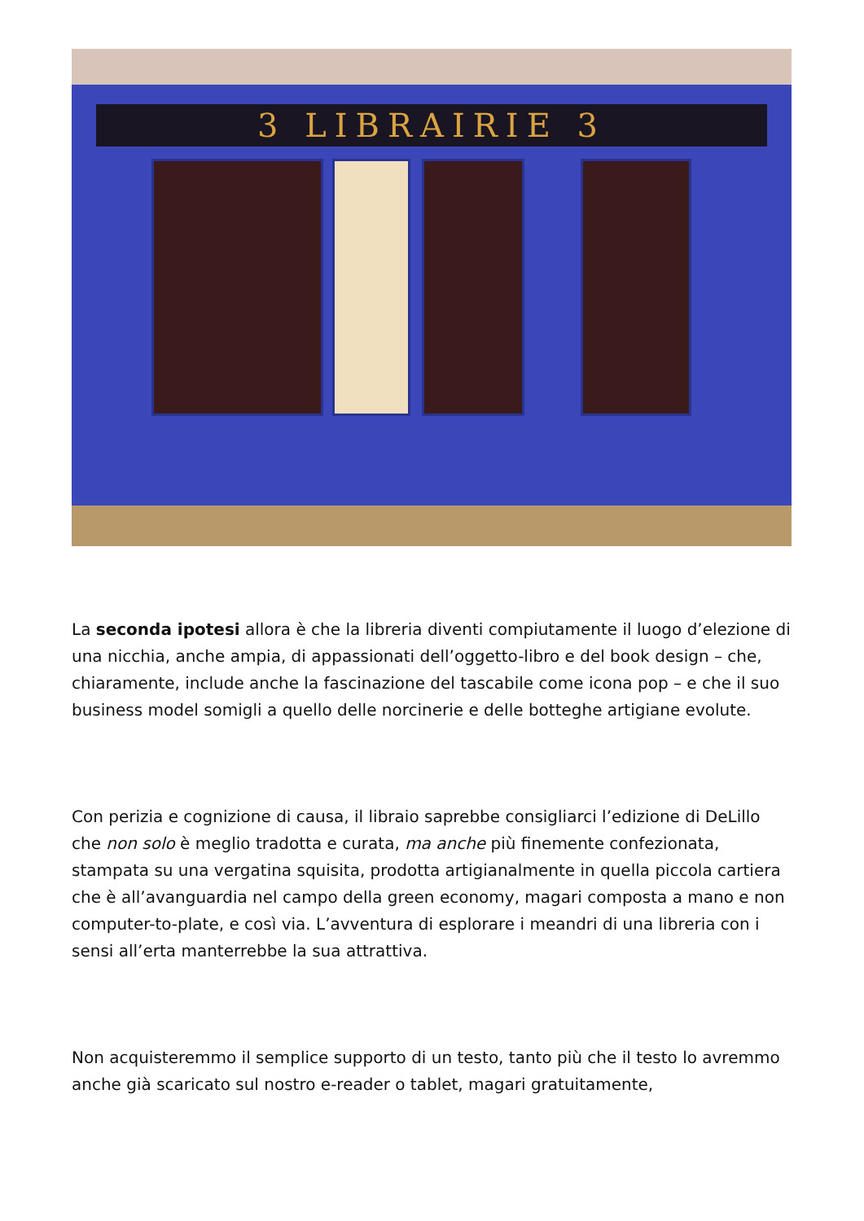3 LIBRAIRIE 3
La seconda ipotesi allora è che la libreria diventi compiutamente il luogo d’elezione di una nicchia, anche ampia, di appassionati dell’oggetto-libro e del book design – che, chiaramente, include anche la fascinazione del tascabile come icona pop – e che il suo business model somigli a quello delle norcinerie e delle botteghe artigiane evolute.
Con perizia e cognizione di causa, il libraio saprebbe consigliarci l’edizione di DeLillo che non solo è meglio tradotta e curata, ma anche più finemente confezionata, stampata su una vergatina squisita, prodotta artigianalmente in quella piccola cartiera che è all’avanguardia nel campo della green economy, magari composta a mano e non computer-to-plate, e così via. L’avventura di esplorare i meandri di una libreria con i sensi all’erta manterrebbe la sua attrattiva.
Non acquisteremmo il semplice supporto di un testo, tanto più che il testo lo avremmo anche già scaricato sul nostro e-reader o tablet, magari gratuitamente,